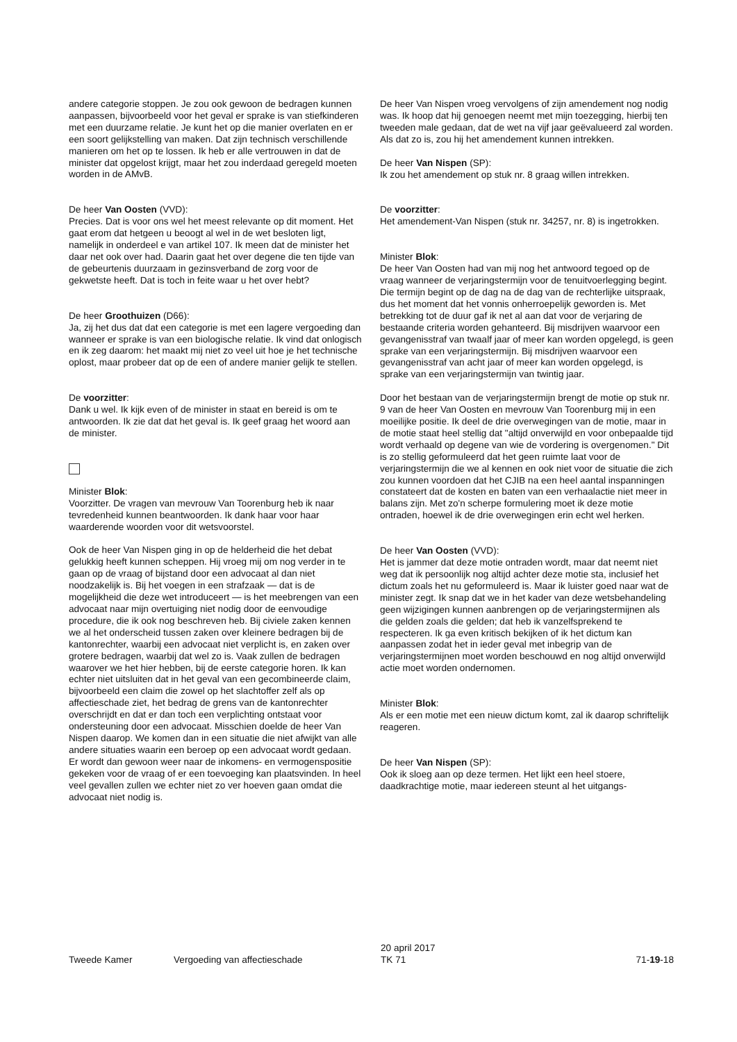andere categorie stoppen. Je zou ook gewoon de bedragen kunnen aanpassen, bijvoorbeeld voor het geval er sprake is van stiefkinderen met een duurzame relatie. Je kunt het op die manier overlaten en er een soort gelijkstelling van maken. Dat zijn technisch verschillende manieren om het op te lossen. Ik heb er alle vertrouwen in dat de minister dat opgelost krijgt, maar het zou inderdaad geregeld moeten worden in de AMvB.
De heer Van Oosten (VVD):
Precies. Dat is voor ons wel het meest relevante op dit moment. Het gaat erom dat hetgeen u beoogt al wel in de wet besloten ligt, namelijk in onderdeel e van artikel 107. Ik meen dat de minister het daar net ook over had. Daarin gaat het over degene die ten tijde van de gebeurtenis duurzaam in gezinsverband de zorg voor de gekwetste heeft. Dat is toch in feite waar u het over hebt?
De heer Groothuizen (D66):
Ja, zij het dus dat dat een categorie is met een lagere vergoeding dan wanneer er sprake is van een biologische relatie. Ik vind dat onlogisch en ik zeg daarom: het maakt mij niet zo veel uit hoe je het technische oplost, maar probeer dat op de een of andere manier gelijk te stellen.
De voorzitter:
Dank u wel. Ik kijk even of de minister in staat en bereid is om te antwoorden. Ik zie dat dat het geval is. Ik geef graag het woord aan de minister.
Minister Blok:
Voorzitter. De vragen van mevrouw Van Toorenburg heb ik naar tevredenheid kunnen beantwoorden. Ik dank haar voor haar waarderende woorden voor dit wetsvoorstel.
Ook de heer Van Nispen ging in op de helderheid die het debat gelukkig heeft kunnen scheppen. Hij vroeg mij om nog verder in te gaan op de vraag of bijstand door een advocaat al dan niet noodzakelijk is. Bij het voegen in een strafzaak — dat is de mogelijkheid die deze wet introduceert — is het meebrengen van een advocaat naar mijn overtuiging niet nodig door de eenvoudige procedure, die ik ook nog beschreven heb. Bij civiele zaken kennen we al het onderscheid tussen zaken over kleinere bedragen bij de kantonrechter, waarbij een advocaat niet verplicht is, en zaken over grotere bedragen, waarbij dat wel zo is. Vaak zullen de bedragen waarover we het hier hebben, bij de eerste categorie horen. Ik kan echter niet uitsluiten dat in het geval van een gecombineerde claim, bijvoorbeeld een claim die zowel op het slachtoffer zelf als op affectieschade ziet, het bedrag de grens van de kantonrechter overschrijdt en dat er dan toch een verplichting ontstaat voor ondersteuning door een advocaat. Misschien doelde de heer Van Nispen daarop. We komen dan in een situatie die niet afwijkt van alle andere situaties waarin een beroep op een advocaat wordt gedaan. Er wordt dan gewoon weer naar de inkomens- en vermogenspositie gekeken voor de vraag of er een toevoeging kan plaatsvinden. In heel veel gevallen zullen we echter niet zo ver hoeven gaan omdat die advocaat niet nodig is.
De heer Van Nispen vroeg vervolgens of zijn amendement nog nodig was. Ik hoop dat hij genoegen neemt met mijn toezegging, hierbij ten tweeden male gedaan, dat de wet na vijf jaar geëvalueerd zal worden. Als dat zo is, zou hij het amendement kunnen intrekken.
De heer Van Nispen (SP):
Ik zou het amendement op stuk nr. 8 graag willen intrekken.
De voorzitter:
Het amendement-Van Nispen (stuk nr. 34257, nr. 8) is ingetrokken.
Minister Blok:
De heer Van Oosten had van mij nog het antwoord tegoed op de vraag wanneer de verjaringstermijn voor de tenuitvoerlegging begint. Die termijn begint op de dag na de dag van de rechterlijke uitspraak, dus het moment dat het vonnis onherroepelijk geworden is. Met betrekking tot de duur gaf ik net al aan dat voor de verjaring de bestaande criteria worden gehanteerd. Bij misdrijven waarvoor een gevangenisstraf van twaalf jaar of meer kan worden opgelegd, is geen sprake van een verjaringstermijn. Bij misdrijven waarvoor een gevangenisstraf van acht jaar of meer kan worden opgelegd, is sprake van een verjaringstermijn van twintig jaar.
Door het bestaan van de verjaringstermijn brengt de motie op stuk nr. 9 van de heer Van Oosten en mevrouw Van Toorenburg mij in een moeilijke positie. Ik deel de drie overwegingen van de motie, maar in de motie staat heel stellig dat "altijd onverwijld en voor onbepaalde tijd wordt verhaald op degene van wie de vordering is overgenomen." Dit is zo stellig geformuleerd dat het geen ruimte laat voor de verjaringstermijn die we al kennen en ook niet voor de situatie die zich zou kunnen voordoen dat het CJIB na een heel aantal inspanningen constateert dat de kosten en baten van een verhaalactie niet meer in balans zijn. Met zo'n scherpe formulering moet ik deze motie ontraden, hoewel ik de drie overwegingen erin echt wel herken.
De heer Van Oosten (VVD):
Het is jammer dat deze motie ontraden wordt, maar dat neemt niet weg dat ik persoonlijk nog altijd achter deze motie sta, inclusief het dictum zoals het nu geformuleerd is. Maar ik luister goed naar wat de minister zegt. Ik snap dat we in het kader van deze wetsbehandeling geen wijzigingen kunnen aanbrengen op de verjaringstermijnen als die gelden zoals die gelden; dat heb ik vanzelfsprekend te respecteren. Ik ga even kritisch bekijken of ik het dictum kan aanpassen zodat het in ieder geval met inbegrip van de verjaringstermijnen moet worden beschouwd en nog altijd onverwijld actie moet worden ondernomen.
Minister Blok:
Als er een motie met een nieuw dictum komt, zal ik daarop schriftelijk reageren.
De heer Van Nispen (SP):
Ook ik sloeg aan op deze termen. Het lijkt een heel stoere, daadkrachtige motie, maar iedereen steunt al het uitgangs-
Tweede Kamer Vergoeding van affectieschade
20 april 2017
TK 71
71-19-18